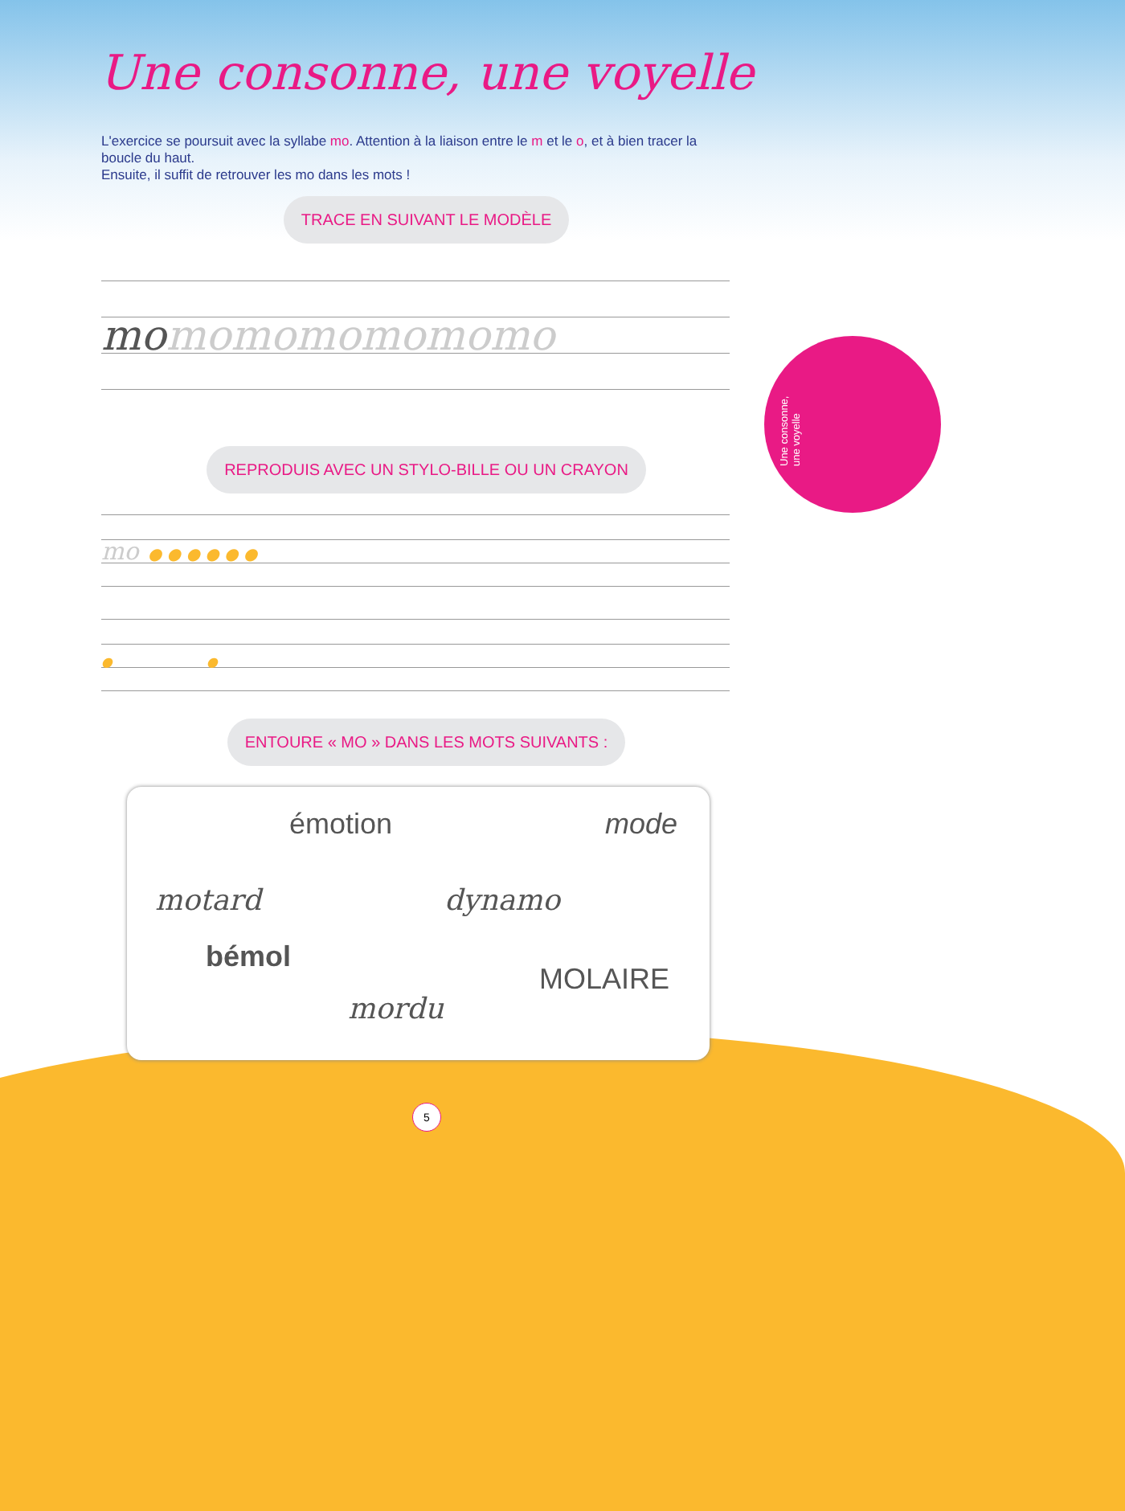Une consonne, une voyelle
Une consonne, une voyelle
L'exercice se poursuit avec la syllabe mo. Attention à la liaison entre le m et le o, et à bien tracer la boucle du haut.
Ensuite, il suffit de retrouver les mo dans les mots !
TRACE EN SUIVANT LE MODÈLE
momomomomomomo
REPRODUIS AVEC UN STYLO-BILLE OU UN CRAYON
mo ● ● ● ● ● ●
● ●
ENTOURE « MO » DANS LES MOTS SUIVANTS :
émotion mode
motard dynamo
bémol
MOLAIRE
mordu
5